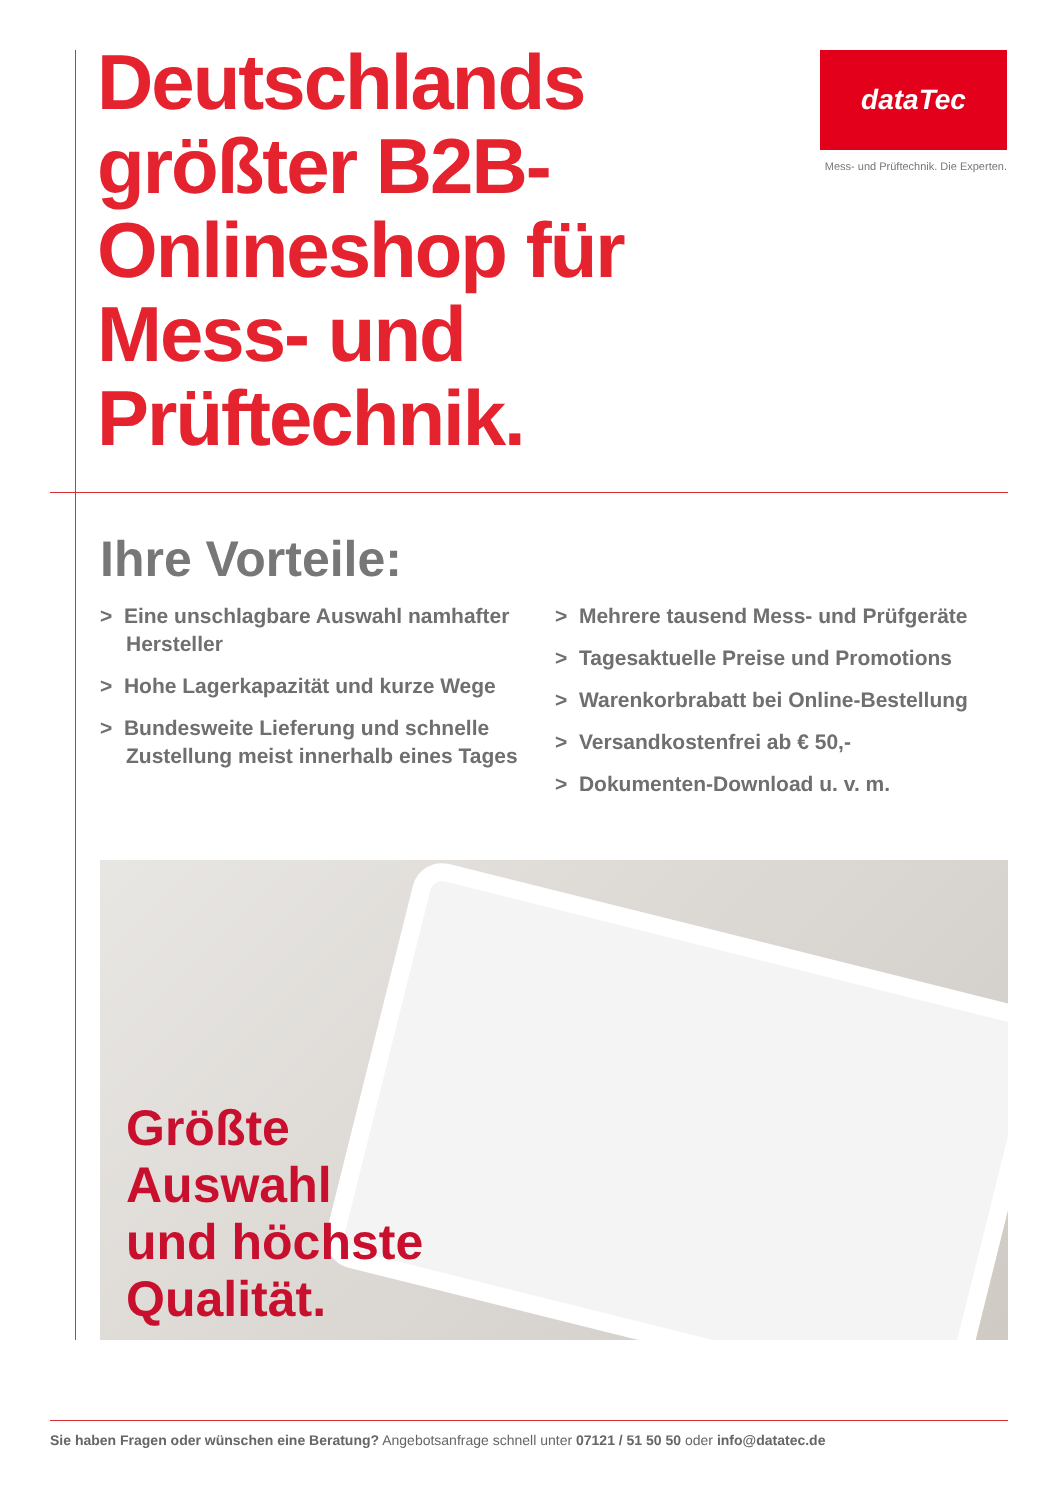Deutschlands größter B2B-Onlineshop für Mess- und Prüftechnik.
dataTec
Mess- und Prüftechnik. Die Experten.
Ihre Vorteile:
> Eine unschlagbare Auswahl namhafter Hersteller
> Hohe Lagerkapazität und kurze Wege
> Bundesweite Lieferung und schnelle Zustellung meist innerhalb eines Tages
> Mehrere tausend Mess- und Prüfgeräte
> Tagesaktuelle Preise und Promotions
> Warenkorbrabatt bei Online-Bestellung
> Versandkostenfrei ab € 50,-
> Dokumenten-Download u. v. m.
Größte
Auswahl
und höchste
Qualität.
Sie haben Fragen oder wünschen eine Beratung? Angebotsanfrage schnell unter 07121 / 51 50 50 oder info@datatec.de